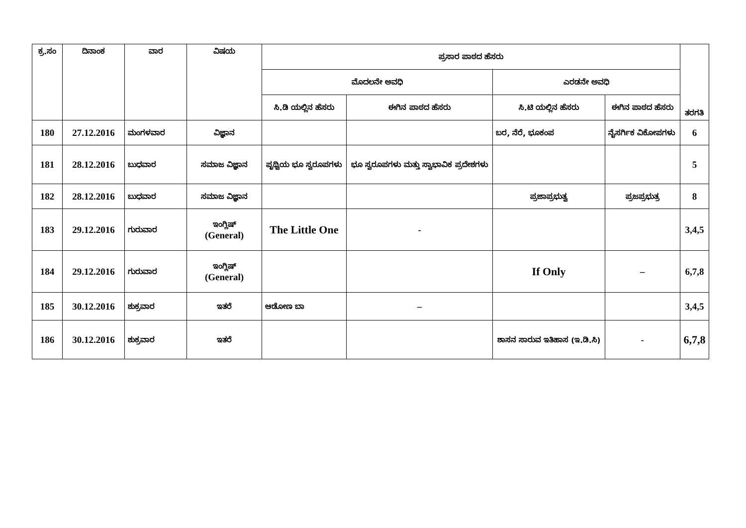| ಕ್ರ.ಸಂ | ದಿನಾಂಕ | ವಾರ | ವಿಷಯ | ಪ್ರಸಾರ ಪಾಠದ ಹೆಸರು | | | | ತರಗತಿ |
| --- | --- | --- | --- | --- | --- | --- | --- | --- |
| | | | | ಮೊದಲನೇ ಅವಧಿ | | ಎರಡನೇ ಅವಧಿ | | |
| | | | | ಸಿ.ಡಿ ಯಲ್ಲಿನ ಹೆಸರು | ಈಗಿನ ಪಾಠದ ಹೆಸರು | ಸಿ.ಟಿ ಯಲ್ಲಿನ ಹೆಸರು | ಈಗಿನ ಪಾಠದ ಹೆಸರು | |
| 180 | 27.12.2016 | ಮಂಗಳವಾರ | ವಿಜ್ಞಾನ | | | ಬರ, ನೆರೆ, ಭೂಕಂಪ | ನೈಸರ್ಗಿಕ ವಿಕೋಪಗಳು | 6 |
| 181 | 28.12.2016 | ಬುಧವಾರ | ಸಮಾಜ ವಿಜ್ಞಾನ | ಪೃಥ್ವಿಯ ಭೂ ಸ್ವರೂಪಗಳು | ಭೂ ಸ್ವರೂಪಗಳು ಮತ್ತು ಸ್ವಾಭಾವಿಕ ಪ್ರದೇಶಗಳು | | | 5 |
| 182 | 28.12.2016 | ಬುಧವಾರ | ಸಮಾಜ ವಿಜ್ಞಾನ | | | ಪ್ರಜಾಪ್ರಭುತ್ವ | ಪ್ರಜಪ್ರಭುತ್ರ | 8 |
| 183 | 29.12.2016 | ಗುರುವಾರ | ಇಂಗ್ಲಿಷ್ (General) | The Little One | - | | | 3,4,5 |
| 184 | 29.12.2016 | ಗುರುವಾರ | ಇಂಗ್ಲಿಷ್ (General) | | | If Only | – | 6,7,8 |
| 185 | 30.12.2016 | ಶುಕ್ರವಾರ | ಇತರೆ | ಆಡೋಣ ಬಾ | – | | | 3,4,5 |
| 186 | 30.12.2016 | ಶುಕ್ರವಾರ | ಇತರೆ | | | ಶಾಸನ ಸಾರುವ ಇತಿಹಾಸ (ಇ.ಡಿ.ಸಿ) | - | 6,7,8 |